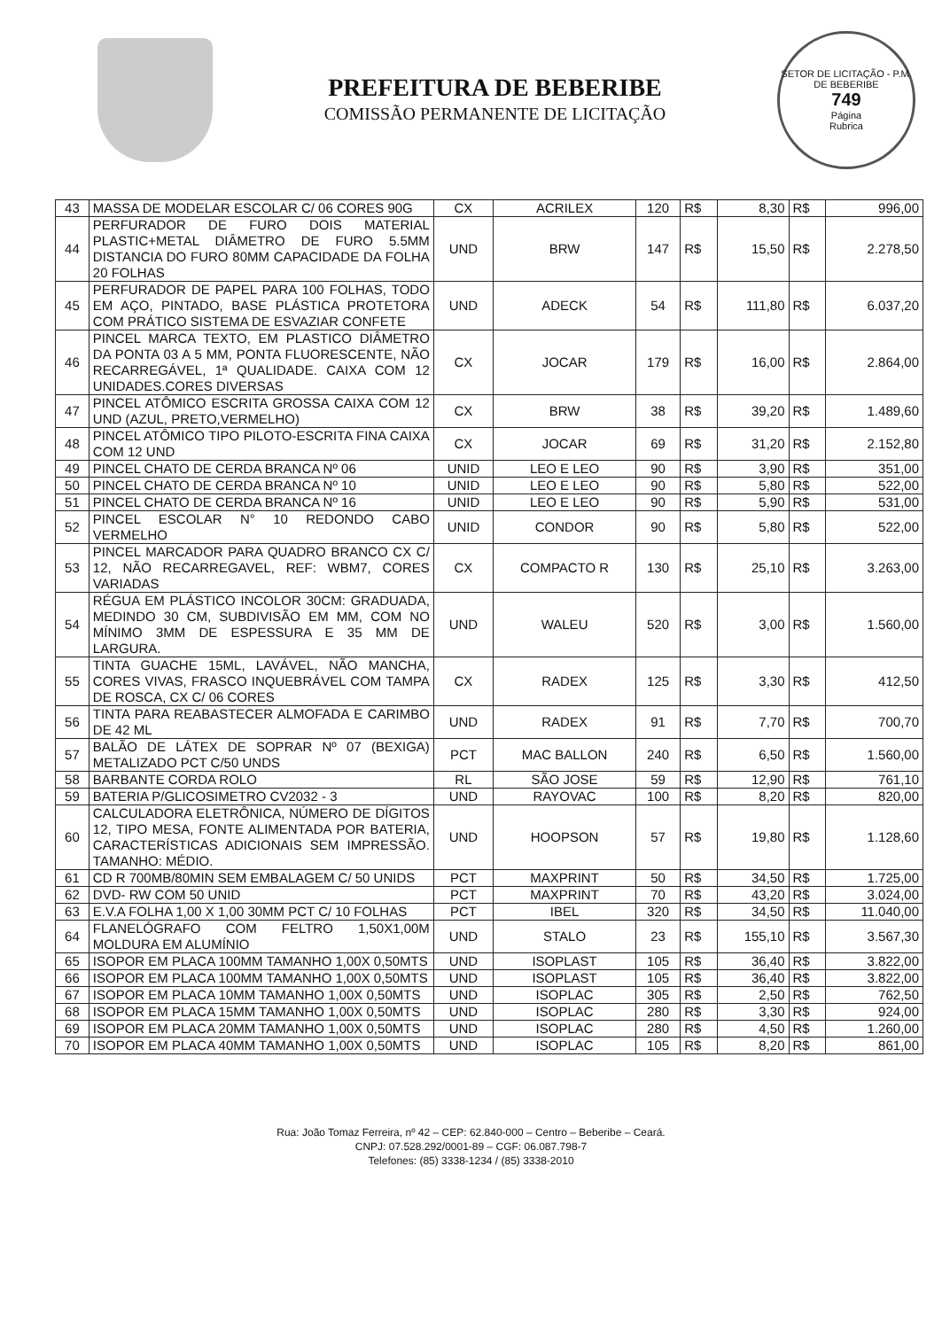PREFEITURA DE BEBERIBE
COMISSÃO PERMANENTE DE LICITAÇÃO
SETOR DE LICITAÇÃO - P.M. DE BEBERIBE
749
Página
Rubrica
| 43 | MASSA DE MODELAR ESCOLAR C/ 06 CORES 90G | CX | ACRILEX | 120 | R$ | 8,30 | R$ | 996,00 |
| 44 | PERFURADOR DE FURO DOIS MATERIAL PLASTIC+METAL DIÂMETRO DE FURO 5.5MM DISTANCIA DO FURO 80MM CAPACIDADE DA FOLHA 20 FOLHAS | UND | BRW | 147 | R$ | 15,50 | R$ | 2.278,50 |
| 45 | PERFURADOR DE PAPEL PARA 100 FOLHAS, TODO EM AÇO, PINTADO, BASE PLÁSTICA PROTETORA COM PRÁTICO SISTEMA DE ESVAZIAR CONFETE | UND | ADECK | 54 | R$ | 111,80 | R$ | 6.037,20 |
| 46 | PINCEL MARCA TEXTO, EM PLASTICO DIÂMETRO DA PONTA 03 A 5 MM, PONTA FLUORESCENTE, NÃO RECARREGÁVEL, 1ª QUALIDADE. CAIXA COM 12 UNIDADES.CORES DIVERSAS | CX | JOCAR | 179 | R$ | 16,00 | R$ | 2.864,00 |
| 47 | PINCEL ATÔMICO ESCRITA GROSSA CAIXA COM 12 UND (AZUL, PRETO,VERMELHO) | CX | BRW | 38 | R$ | 39,20 | R$ | 1.489,60 |
| 48 | PINCEL ATÔMICO TIPO PILOTO-ESCRITA FINA CAIXA COM 12 UND | CX | JOCAR | 69 | R$ | 31,20 | R$ | 2.152,80 |
| 49 | PINCEL CHATO DE CERDA BRANCA Nº 06 | UNID | LEO E LEO | 90 | R$ | 3,90 | R$ | 351,00 |
| 50 | PINCEL CHATO DE CERDA BRANCA Nº 10 | UNID | LEO E LEO | 90 | R$ | 5,80 | R$ | 522,00 |
| 51 | PINCEL CHATO DE CERDA BRANCA Nº 16 | UNID | LEO E LEO | 90 | R$ | 5,90 | R$ | 531,00 |
| 52 | PINCEL ESCOLAR N° 10 REDONDO CABO VERMELHO | UNID | CONDOR | 90 | R$ | 5,80 | R$ | 522,00 |
| 53 | PINCEL MARCADOR PARA QUADRO BRANCO CX C/ 12, NÃO RECARREGAVEL, REF: WBM7, CORES VARIADAS | CX | COMPACTO R | 130 | R$ | 25,10 | R$ | 3.263,00 |
| 54 | RÉGUA EM PLÁSTICO INCOLOR 30CM: GRADUADA, MEDINDO 30 CM, SUBDIVISÃO EM MM, COM NO MÍNIMO 3MM DE ESPESSURA E 35 MM DE LARGURA. | UND | WALEU | 520 | R$ | 3,00 | R$ | 1.560,00 |
| 55 | TINTA GUACHE 15ML, LAVÁVEL, NÃO MANCHA, CORES VIVAS, FRASCO INQUEBRÁVEL COM TAMPA DE ROSCA, CX C/ 06 CORES | CX | RADEX | 125 | R$ | 3,30 | R$ | 412,50 |
| 56 | TINTA PARA REABASTECER ALMOFADA E CARIMBO DE 42 ML | UND | RADEX | 91 | R$ | 7,70 | R$ | 700,70 |
| 57 | BALÃO DE LÁTEX DE SOPRAR Nº 07 (BEXIGA) METALIZADO PCT C/50 UNDS | PCT | MAC BALLON | 240 | R$ | 6,50 | R$ | 1.560,00 |
| 58 | BARBANTE CORDA ROLO | RL | SÃO JOSE | 59 | R$ | 12,90 | R$ | 761,10 |
| 59 | BATERIA P/GLICOSIMETRO CV2032 - 3 | UND | RAYOVAC | 100 | R$ | 8,20 | R$ | 820,00 |
| 60 | CALCULADORA ELETRÔNICA, NÚMERO DE DÍGITOS 12, TIPO MESA, FONTE ALIMENTADA POR BATERIA, CARACTERÍSTICAS ADICIONAIS SEM IMPRESSÃO. TAMANHO: MÉDIO. | UND | HOOPSON | 57 | R$ | 19,80 | R$ | 1.128,60 |
| 61 | CD R 700MB/80MIN SEM EMBALAGEM C/ 50 UNIDS | PCT | MAXPRINT | 50 | R$ | 34,50 | R$ | 1.725,00 |
| 62 | DVD- RW COM 50 UNID | PCT | MAXPRINT | 70 | R$ | 43,20 | R$ | 3.024,00 |
| 63 | E.V.A FOLHA 1,00 X 1,00 30MM PCT C/ 10 FOLHAS | PCT | IBEL | 320 | R$ | 34,50 | R$ | 11.040,00 |
| 64 | FLANELÓGRAFO COM FELTRO 1,50X1,00M MOLDURA EM ALUMÍNIO | UND | STALO | 23 | R$ | 155,10 | R$ | 3.567,30 |
| 65 | ISOPOR EM PLACA 100MM TAMANHO 1,00X 0,50MTS | UND | ISOPLAST | 105 | R$ | 36,40 | R$ | 3.822,00 |
| 66 | ISOPOR EM PLACA 100MM TAMANHO 1,00X 0,50MTS | UND | ISOPLAST | 105 | R$ | 36,40 | R$ | 3.822,00 |
| 67 | ISOPOR EM PLACA 10MM TAMANHO 1,00X 0,50MTS | UND | ISOPLAC | 305 | R$ | 2,50 | R$ | 762,50 |
| 68 | ISOPOR EM PLACA 15MM TAMANHO 1,00X 0,50MTS | UND | ISOPLAC | 280 | R$ | 3,30 | R$ | 924,00 |
| 69 | ISOPOR EM PLACA 20MM TAMANHO 1,00X 0,50MTS | UND | ISOPLAC | 280 | R$ | 4,50 | R$ | 1.260,00 |
| 70 | ISOPOR EM PLACA 40MM TAMANHO 1,00X 0,50MTS | UND | ISOPLAC | 105 | R$ | 8,20 | R$ | 861,00 |
Rua: João Tomaz Ferreira, nº 42 – CEP: 62.840-000 – Centro – Beberibe – Ceará.
CNPJ: 07.528.292/0001-89 – CGF: 06.087.798-7
Telefones: (85) 3338-1234 / (85) 3338-2010